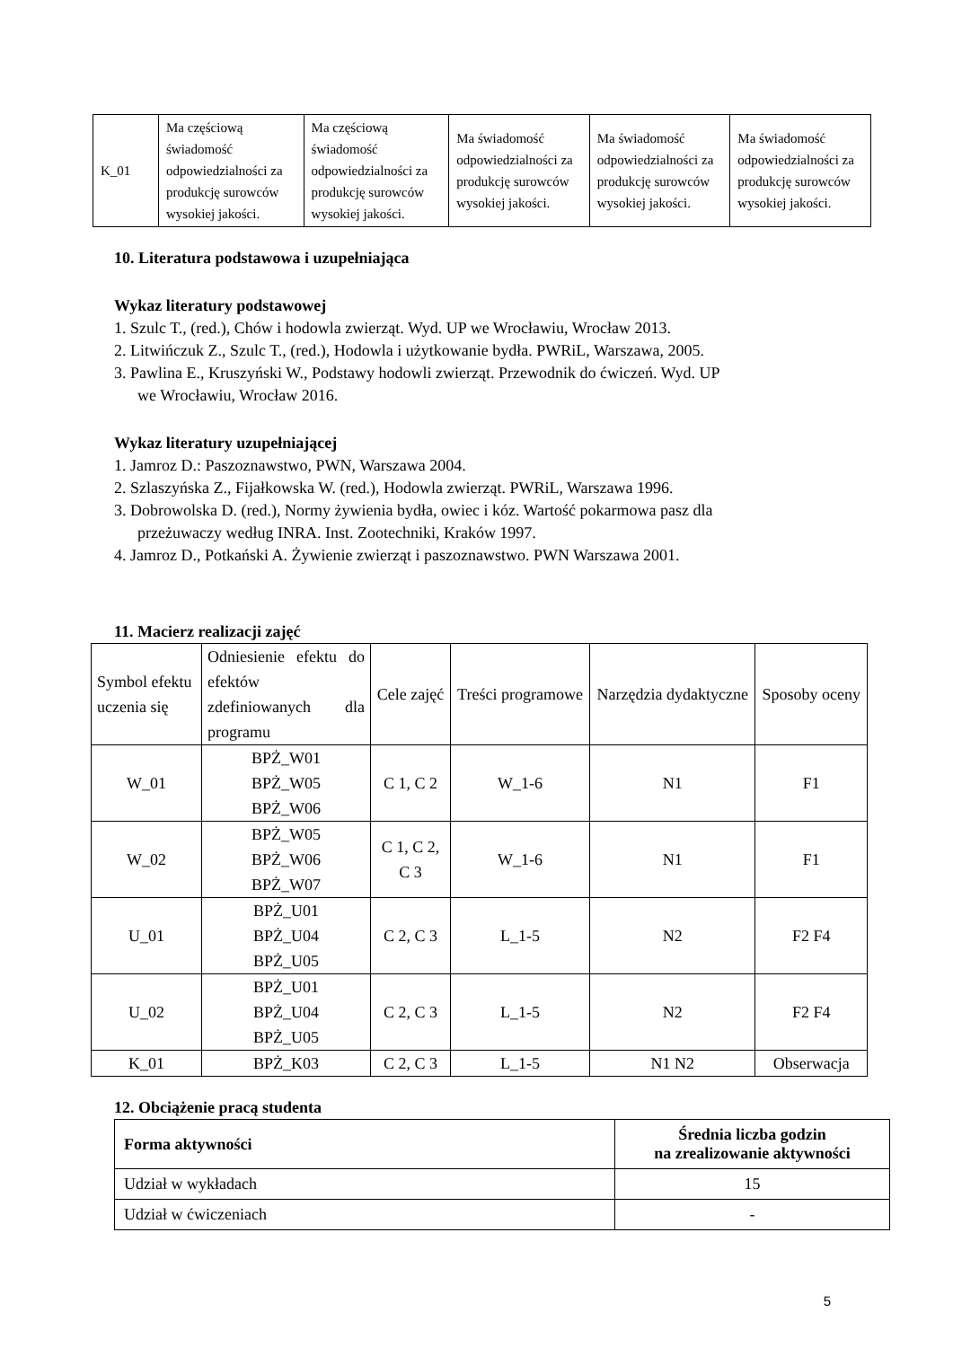| K_01 | Ma częściową świadomość odpowiedzialności za produkcję surowców wysokiej jakości. | Ma częściową świadomość odpowiedzialności za produkcję surowców wysokiej jakości. | Ma świadomość odpowiedzialności za produkcję surowców wysokiej jakości. | Ma świadomość odpowiedzialności za produkcję surowców wysokiej jakości. | Ma świadomość odpowiedzialności za produkcję surowców wysokiej jakości. |
10. Literatura podstawowa i uzupełniająca
Wykaz literatury podstawowej
1. Szulc T., (red.), Chów i hodowla zwierząt. Wyd. UP we Wrocławiu, Wrocław 2013.
2. Litwińczuk Z., Szulc T., (red.), Hodowla i użytkowanie bydła. PWRiL, Warszawa, 2005.
3. Pawlina E., Kruszyński W., Podstawy hodowli zwierząt. Przewodnik do ćwiczeń. Wyd. UP
we Wrocławiu, Wrocław 2016.
Wykaz literatury uzupełniającej
1. Jamroz D.: Paszoznawstwo, PWN, Warszawa 2004.
2. Szlaszyńska Z., Fijałkowska W. (red.), Hodowla zwierząt. PWRiL, Warszawa 1996.
3. Dobrowolska D. (red.), Normy żywienia bydła, owiec i kóz. Wartość pokarmowa pasz dla
przeżuwaczy według INRA. Inst. Zootechniki, Kraków 1997.
4. Jamroz D., Potkański A. Żywienie zwierząt i paszoznawstwo. PWN Warszawa 2001.
11. Macierz realizacji zajęć
| Symbol efektu uczenia się | Odniesienie efektu do efektów zdefiniowanych dla programu | Cele zajęć | Treści programowe | Narzędzia dydaktyczne | Sposoby oceny |
| W_01 | BPŻ_W01 BPŻ_W05 BPŻ_W06 | C 1, C 2 | W_1-6 | N1 | F1 |
| W_02 | BPŻ_W05 BPŻ_W06 BPŻ_W07 | C 1, C 2, C 3 | W_1-6 | N1 | F1 |
| U_01 | BPŻ_U01 BPŻ_U04 BPŻ_U05 | C 2, C 3 | L_1-5 | N2 | F2 F4 |
| U_02 | BPŻ_U01 BPŻ_U04 BPŻ_U05 | C 2, C 3 | L_1-5 | N2 | F2 F4 |
| K_01 | BPŻ_K03 | C 2, C 3 | L_1-5 | N1 N2 | Obserwacja |
12. Obciążenie pracą studenta
| Forma aktywności | Średnia liczba godzin na zrealizowanie aktywności |
| --- | --- |
| Udział w wykładach | 15 |
| Udział w ćwiczeniach | - |
5